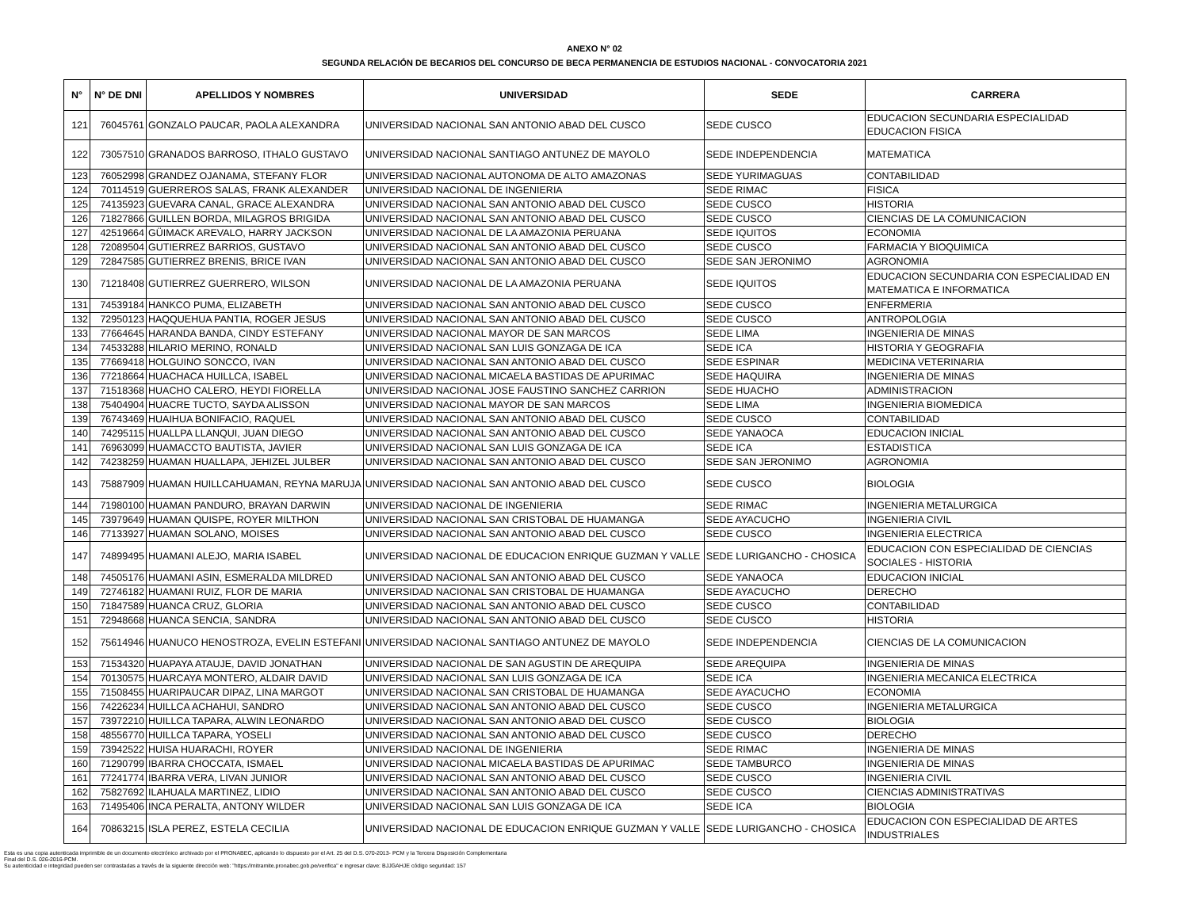ANEXO N° 02
SEGUNDA RELACIÓN DE BECARIOS DEL CONCURSO DE BECA PERMANENCIA DE ESTUDIOS NACIONAL - CONVOCATORIA 2021
| N° | N° DE DNI | APELLIDOS Y NOMBRES | UNIVERSIDAD | SEDE | CARRERA |
| --- | --- | --- | --- | --- | --- |
| 121 | 76045761 | GONZALO PAUCAR, PAOLA ALEXANDRA | UNIVERSIDAD NACIONAL SAN ANTONIO ABAD DEL CUSCO | SEDE CUSCO | EDUCACION SECUNDARIA ESPECIALIDAD EDUCACION FISICA |
| 122 | 73057510 | GRANADOS BARROSO, ITHALO GUSTAVO | UNIVERSIDAD NACIONAL SANTIAGO ANTUNEZ DE MAYOLO | SEDE INDEPENDENCIA | MATEMATICA |
| 123 | 76052998 | GRANDEZ OJANAMA, STEFANY FLOR | UNIVERSIDAD NACIONAL AUTONOMA DE ALTO AMAZONAS | SEDE YURIMAGUAS | CONTABILIDAD |
| 124 | 70114519 | GUERREROS SALAS, FRANK ALEXANDER | UNIVERSIDAD NACIONAL DE INGENIERIA | SEDE RIMAC | FISICA |
| 125 | 74135923 | GUEVARA CANAL, GRACE ALEXANDRA | UNIVERSIDAD NACIONAL SAN ANTONIO ABAD DEL CUSCO | SEDE CUSCO | HISTORIA |
| 126 | 71827866 | GUILLEN BORDA, MILAGROS BRIGIDA | UNIVERSIDAD NACIONAL SAN ANTONIO ABAD DEL CUSCO | SEDE CUSCO | CIENCIAS DE LA COMUNICACION |
| 127 | 42519664 | GÜIMACK AREVALO, HARRY JACKSON | UNIVERSIDAD NACIONAL DE LA AMAZONIA PERUANA | SEDE IQUITOS | ECONOMIA |
| 128 | 72089504 | GUTIERREZ BARRIOS, GUSTAVO | UNIVERSIDAD NACIONAL SAN ANTONIO ABAD DEL CUSCO | SEDE CUSCO | FARMACIA Y BIOQUIMICA |
| 129 | 72847585 | GUTIERREZ BRENIS, BRICE IVAN | UNIVERSIDAD NACIONAL SAN ANTONIO ABAD DEL CUSCO | SEDE SAN JERONIMO | AGRONOMIA |
| 130 | 71218408 | GUTIERREZ GUERRERO, WILSON | UNIVERSIDAD NACIONAL DE LA AMAZONIA PERUANA | SEDE IQUITOS | EDUCACION SECUNDARIA CON ESPECIALIDAD EN MATEMATICA E INFORMATICA |
| 131 | 74539184 | HANKCO PUMA, ELIZABETH | UNIVERSIDAD NACIONAL SAN ANTONIO ABAD DEL CUSCO | SEDE CUSCO | ENFERMERIA |
| 132 | 72950123 | HAQQUEHUA PANTIA, ROGER JESUS | UNIVERSIDAD NACIONAL SAN ANTONIO ABAD DEL CUSCO | SEDE CUSCO | ANTROPOLOGIA |
| 133 | 77664645 | HARANDA BANDA, CINDY ESTEFANY | UNIVERSIDAD NACIONAL MAYOR DE SAN MARCOS | SEDE LIMA | INGENIERIA DE MINAS |
| 134 | 74533288 | HILARIO MERINO, RONALD | UNIVERSIDAD NACIONAL SAN LUIS GONZAGA DE ICA | SEDE ICA | HISTORIA Y GEOGRAFIA |
| 135 | 77669418 | HOLGUINO SONCCO, IVAN | UNIVERSIDAD NACIONAL SAN ANTONIO ABAD DEL CUSCO | SEDE ESPINAR | MEDICINA VETERINARIA |
| 136 | 77218664 | HUACHACA HUILLCA, ISABEL | UNIVERSIDAD NACIONAL MICAELA BASTIDAS DE APURIMAC | SEDE HAQUIRA | INGENIERIA DE MINAS |
| 137 | 71518368 | HUACHO CALERO, HEYDI FIORELLA | UNIVERSIDAD NACIONAL JOSE FAUSTINO SANCHEZ CARRION | SEDE HUACHO | ADMINISTRACION |
| 138 | 75404904 | HUACRE TUCTO, SAYDA ALISSON | UNIVERSIDAD NACIONAL MAYOR DE SAN MARCOS | SEDE LIMA | INGENIERIA BIOMEDICA |
| 139 | 76743469 | HUAIHUA BONIFACIO, RAQUEL | UNIVERSIDAD NACIONAL SAN ANTONIO ABAD DEL CUSCO | SEDE CUSCO | CONTABILIDAD |
| 140 | 74295115 | HUALLPA LLANQUI, JUAN DIEGO | UNIVERSIDAD NACIONAL SAN ANTONIO ABAD DEL CUSCO | SEDE YANAOCA | EDUCACION INICIAL |
| 141 | 76963099 | HUAMACCTO BAUTISTA, JAVIER | UNIVERSIDAD NACIONAL SAN LUIS GONZAGA DE ICA | SEDE ICA | ESTADISTICA |
| 142 | 74238259 | HUAMAN HUALLAPA, JEHIZEL JULBER | UNIVERSIDAD NACIONAL SAN ANTONIO ABAD DEL CUSCO | SEDE SAN JERONIMO | AGRONOMIA |
| 143 | 75887909 | HUAMAN HUILLCAHUAMAN, REYNA MARUJA | UNIVERSIDAD NACIONAL SAN ANTONIO ABAD DEL CUSCO | SEDE CUSCO | BIOLOGIA |
| 144 | 71980100 | HUAMAN PANDURO, BRAYAN DARWIN | UNIVERSIDAD NACIONAL DE INGENIERIA | SEDE RIMAC | INGENIERIA METALURGICA |
| 145 | 73979649 | HUAMAN QUISPE, ROYER MILTHON | UNIVERSIDAD NACIONAL SAN CRISTOBAL DE HUAMANGA | SEDE AYACUCHO | INGENIERIA CIVIL |
| 146 | 77133927 | HUAMAN SOLANO, MOISES | UNIVERSIDAD NACIONAL SAN ANTONIO ABAD DEL CUSCO | SEDE CUSCO | INGENIERIA ELECTRICA |
| 147 | 74899495 | HUAMANI ALEJO, MARIA ISABEL | UNIVERSIDAD NACIONAL DE EDUCACION ENRIQUE GUZMAN Y VALLE | SEDE LURIGANCHO - CHOSICA | EDUCACION CON ESPECIALIDAD DE CIENCIAS SOCIALES - HISTORIA |
| 148 | 74505176 | HUAMANI ASIN, ESMERALDA MILDRED | UNIVERSIDAD NACIONAL SAN ANTONIO ABAD DEL CUSCO | SEDE YANAOCA | EDUCACION INICIAL |
| 149 | 72746182 | HUAMANI RUIZ, FLOR DE MARIA | UNIVERSIDAD NACIONAL SAN CRISTOBAL DE HUAMANGA | SEDE AYACUCHO | DERECHO |
| 150 | 71847589 | HUANCA CRUZ, GLORIA | UNIVERSIDAD NACIONAL SAN ANTONIO ABAD DEL CUSCO | SEDE CUSCO | CONTABILIDAD |
| 151 | 72948668 | HUANCA SENCIA, SANDRA | UNIVERSIDAD NACIONAL SAN ANTONIO ABAD DEL CUSCO | SEDE CUSCO | HISTORIA |
| 152 | 75614946 | HUANUCO HENOSTROZA, EVELIN ESTEFANI | UNIVERSIDAD NACIONAL SANTIAGO ANTUNEZ DE MAYOLO | SEDE INDEPENDENCIA | CIENCIAS DE LA COMUNICACION |
| 153 | 71534320 | HUAPAYA ATAUJE, DAVID JONATHAN | UNIVERSIDAD NACIONAL DE SAN AGUSTIN DE AREQUIPA | SEDE AREQUIPA | INGENIERIA DE MINAS |
| 154 | 70130575 | HUARCAYA MONTERO, ALDAIR DAVID | UNIVERSIDAD NACIONAL SAN LUIS GONZAGA DE ICA | SEDE ICA | INGENIERIA MECANICA ELECTRICA |
| 155 | 71508455 | HUARIPAUCAR DIPAZ, LINA MARGOT | UNIVERSIDAD NACIONAL SAN CRISTOBAL DE HUAMANGA | SEDE AYACUCHO | ECONOMIA |
| 156 | 74226234 | HUILLCA ACHAHUI, SANDRO | UNIVERSIDAD NACIONAL SAN ANTONIO ABAD DEL CUSCO | SEDE CUSCO | INGENIERIA METALURGICA |
| 157 | 73972210 | HUILLCA TAPARA, ALWIN LEONARDO | UNIVERSIDAD NACIONAL SAN ANTONIO ABAD DEL CUSCO | SEDE CUSCO | BIOLOGIA |
| 158 | 48556770 | HUILLCA TAPARA, YOSELI | UNIVERSIDAD NACIONAL SAN ANTONIO ABAD DEL CUSCO | SEDE CUSCO | DERECHO |
| 159 | 73942522 | HUISA HUARACHI, ROYER | UNIVERSIDAD NACIONAL DE INGENIERIA | SEDE RIMAC | INGENIERIA DE MINAS |
| 160 | 71290799 | IBARRA CHOCCATA, ISMAEL | UNIVERSIDAD NACIONAL MICAELA BASTIDAS DE APURIMAC | SEDE TAMBURCO | INGENIERIA DE MINAS |
| 161 | 77241774 | IBARRA VERA, LIVAN JUNIOR | UNIVERSIDAD NACIONAL SAN ANTONIO ABAD DEL CUSCO | SEDE CUSCO | INGENIERIA CIVIL |
| 162 | 75827692 | ILAHUALA MARTINEZ, LIDIO | UNIVERSIDAD NACIONAL SAN ANTONIO ABAD DEL CUSCO | SEDE CUSCO | CIENCIAS ADMINISTRATIVAS |
| 163 | 71495406 | INCA PERALTA, ANTONY WILDER | UNIVERSIDAD NACIONAL SAN LUIS GONZAGA DE ICA | SEDE ICA | BIOLOGIA |
| 164 | 70863215 | ISLA PEREZ, ESTELA CECILIA | UNIVERSIDAD NACIONAL DE EDUCACION ENRIQUE GUZMAN Y VALLE | SEDE LURIGANCHO - CHOSICA | EDUCACION CON ESPECIALIDAD DE ARTES INDUSTRIALES |
Esta es una copia autenticada imprimible de un documento electrónico archivado por el PRONABEC, aplicando lo dispuesto por el Art. 25 del D.S. 070-2013- PCM y la Tercera Disposición Complementaria
Final del D.S. 026-2016-PCM.
Su autenticidad e integridad pueden ser contrastadas a través de la siguiente dirección web: "https://mitramite.pronabec.gob.pe/verifica" e ingresar clave: BJJGAHJE código seguridad: 157